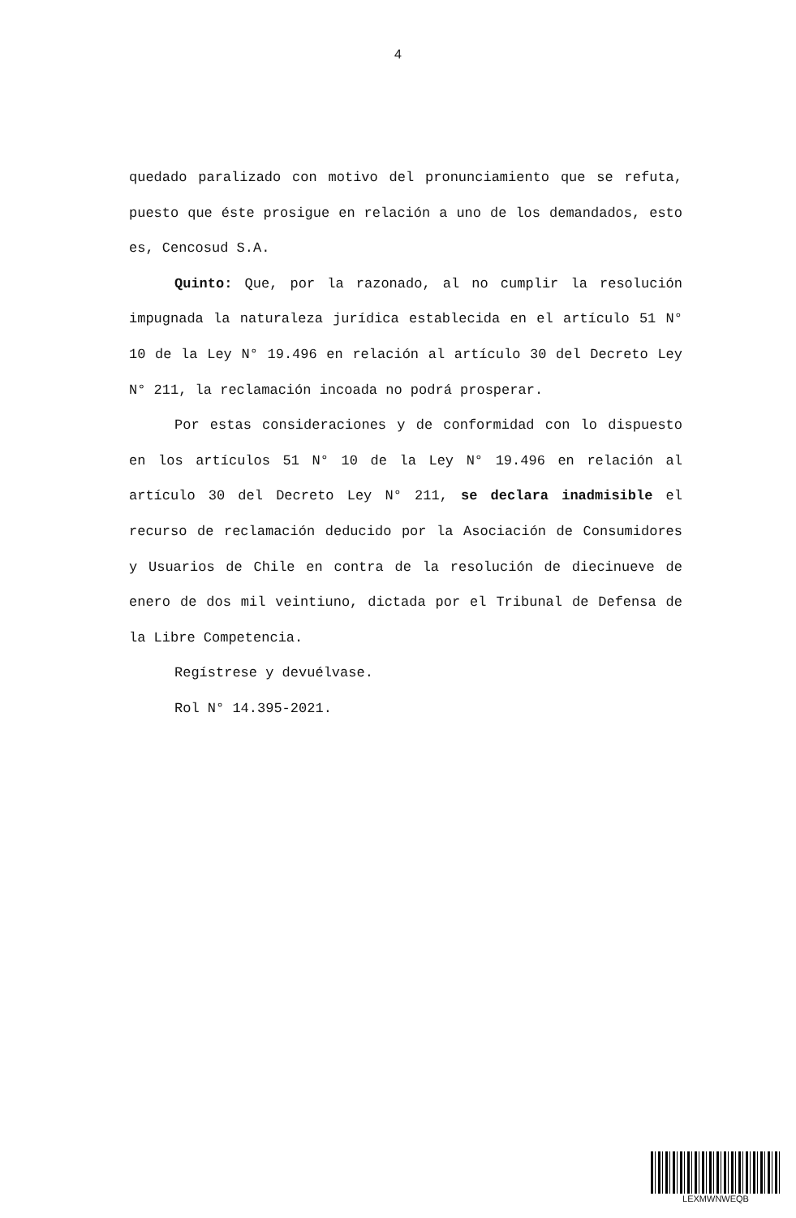4
quedado paralizado con motivo del pronunciamiento que se refuta, puesto que éste prosigue en relación a uno de los demandados, esto es, Cencosud S.A.
Quinto: Que, por la razonado, al no cumplir la resolución impugnada la naturaleza jurídica establecida en el artículo 51 N° 10 de la Ley N° 19.496 en relación al artículo 30 del Decreto Ley N° 211, la reclamación incoada no podrá prosperar.
Por estas consideraciones y de conformidad con lo dispuesto en los artículos 51 N° 10 de la Ley N° 19.496 en relación al artículo 30 del Decreto Ley N° 211, se declara inadmisible el recurso de reclamación deducido por la Asociación de Consumidores y Usuarios de Chile en contra de la resolución de diecinueve de enero de dos mil veintiuno, dictada por el Tribunal de Defensa de la Libre Competencia.
Regístrese y devuélvase.
Rol N° 14.395-2021.
LEXMWNWEQB